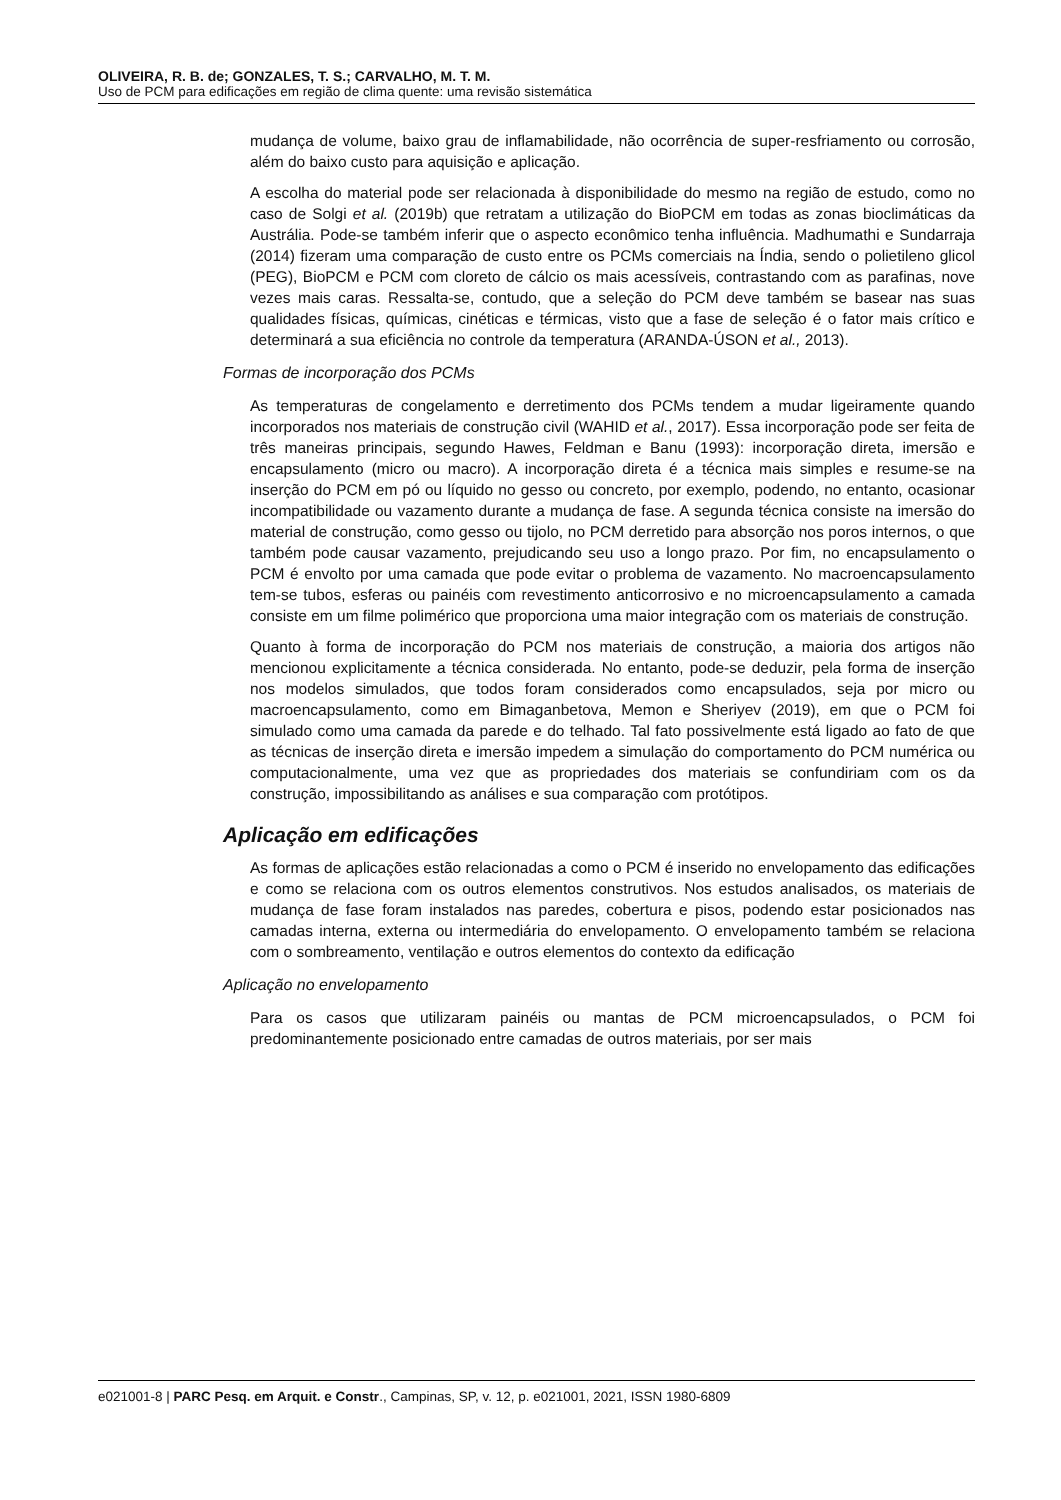OLIVEIRA, R. B. de; GONZALES, T. S.; CARVALHO, M. T. M.
Uso de PCM para edificações em região de clima quente: uma revisão sistemática
mudança de volume, baixo grau de inflamabilidade, não ocorrência de super-resfriamento ou corrosão, além do baixo custo para aquisição e aplicação.
A escolha do material pode ser relacionada à disponibilidade do mesmo na região de estudo, como no caso de Solgi et al. (2019b) que retratam a utilização do BioPCM em todas as zonas bioclimáticas da Austrália. Pode-se também inferir que o aspecto econômico tenha influência. Madhumathi e Sundarraja (2014) fizeram uma comparação de custo entre os PCMs comerciais na Índia, sendo o polietileno glicol (PEG), BioPCM e PCM com cloreto de cálcio os mais acessíveis, contrastando com as parafinas, nove vezes mais caras. Ressalta-se, contudo, que a seleção do PCM deve também se basear nas suas qualidades físicas, químicas, cinéticas e térmicas, visto que a fase de seleção é o fator mais crítico e determinará a sua eficiência no controle da temperatura (ARANDA-ÚSON et al., 2013).
Formas de incorporação dos PCMs
As temperaturas de congelamento e derretimento dos PCMs tendem a mudar ligeiramente quando incorporados nos materiais de construção civil (WAHID et al., 2017). Essa incorporação pode ser feita de três maneiras principais, segundo Hawes, Feldman e Banu (1993): incorporação direta, imersão e encapsulamento (micro ou macro). A incorporação direta é a técnica mais simples e resume-se na inserção do PCM em pó ou líquido no gesso ou concreto, por exemplo, podendo, no entanto, ocasionar incompatibilidade ou vazamento durante a mudança de fase. A segunda técnica consiste na imersão do material de construção, como gesso ou tijolo, no PCM derretido para absorção nos poros internos, o que também pode causar vazamento, prejudicando seu uso a longo prazo. Por fim, no encapsulamento o PCM é envolto por uma camada que pode evitar o problema de vazamento. No macroencapsulamento tem-se tubos, esferas ou painéis com revestimento anticorrosivo e no microencapsulamento a camada consiste em um filme polimérico que proporciona uma maior integração com os materiais de construção.
Quanto à forma de incorporação do PCM nos materiais de construção, a maioria dos artigos não mencionou explicitamente a técnica considerada. No entanto, pode-se deduzir, pela forma de inserção nos modelos simulados, que todos foram considerados como encapsulados, seja por micro ou macroencapsulamento, como em Bimaganbetova, Memon e Sheriyev (2019), em que o PCM foi simulado como uma camada da parede e do telhado. Tal fato possivelmente está ligado ao fato de que as técnicas de inserção direta e imersão impedem a simulação do comportamento do PCM numérica ou computacionalmente, uma vez que as propriedades dos materiais se confundiriam com os da construção, impossibilitando as análises e sua comparação com protótipos.
Aplicação em edificações
As formas de aplicações estão relacionadas a como o PCM é inserido no envelopamento das edificações e como se relaciona com os outros elementos construtivos. Nos estudos analisados, os materiais de mudança de fase foram instalados nas paredes, cobertura e pisos, podendo estar posicionados nas camadas interna, externa ou intermediária do envelopamento. O envelopamento também se relaciona com o sombreamento, ventilação e outros elementos do contexto da edificação
Aplicação no envelopamento
Para os casos que utilizaram painéis ou mantas de PCM microencapsulados, o PCM foi predominantemente posicionado entre camadas de outros materiais, por ser mais
e021001-8 | PARC Pesq. em Arquit. e Constr., Campinas, SP, v. 12, p. e021001, 2021, ISSN 1980-6809